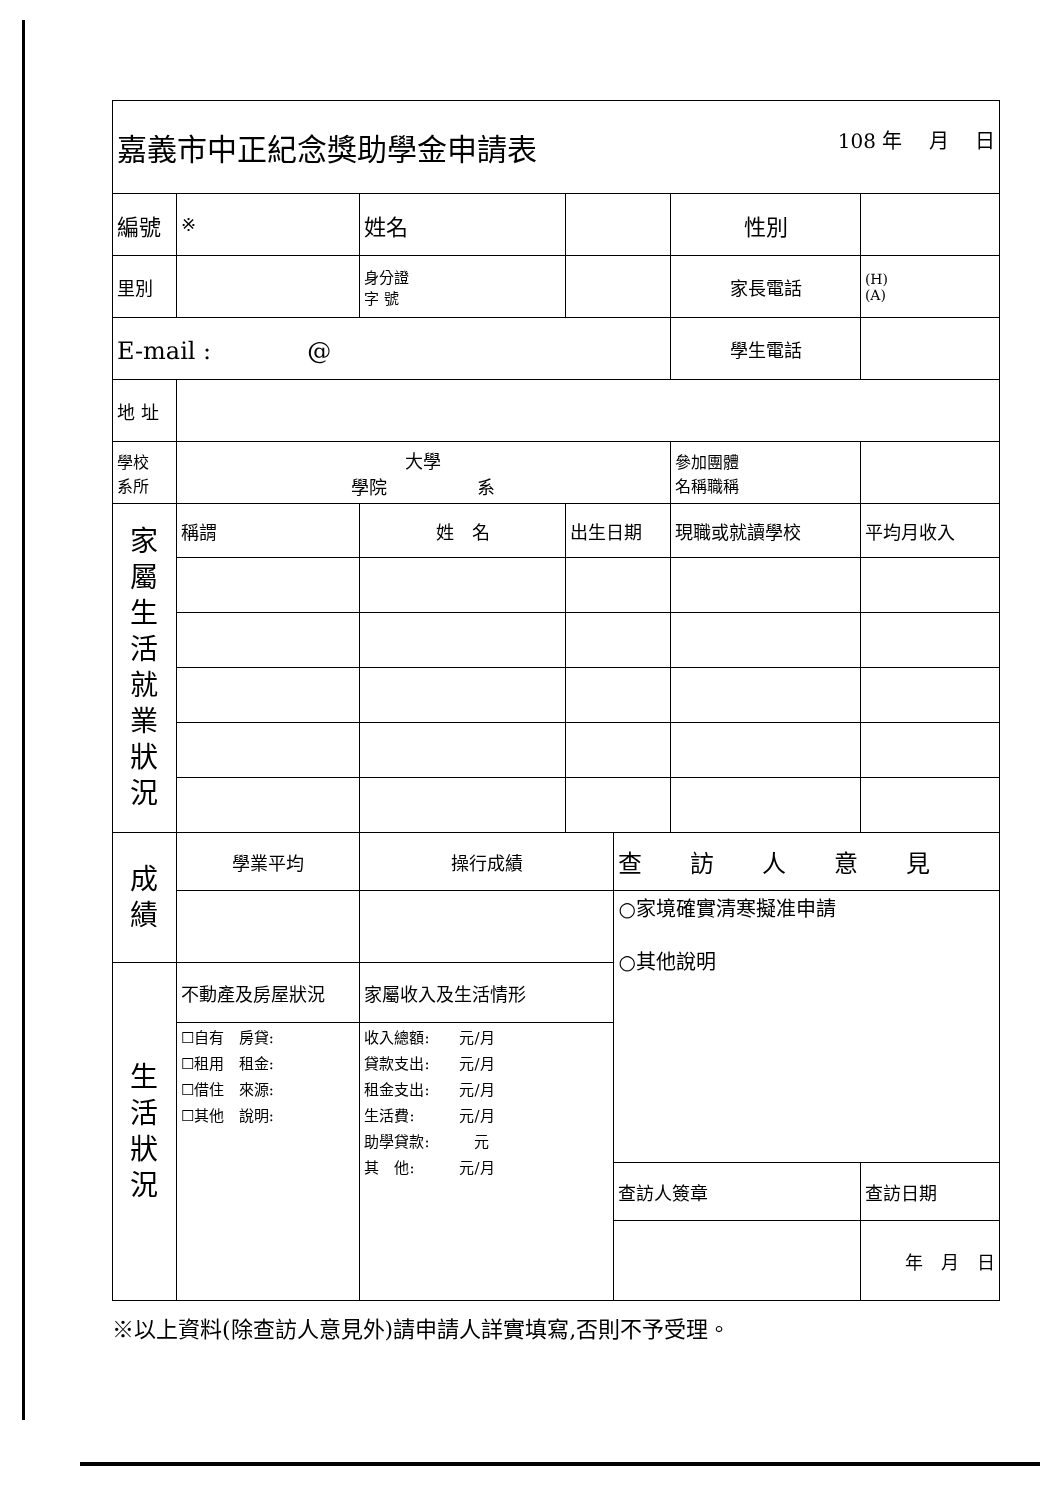| 嘉義市中正紀念獎助學金申請表 108 年 月 日 | | | | | | | | |
| 編號 | ※ | | 姓名 | | | 性別 | | |
| 里別 | | | 身分證 字 號 | | | 家長電話 | (H) (A) | |
| E-mail : @ | | | | | | 學生電話 | | |
| 地 址 | | | | | | | | |
| 學校 系所 | 大學 學院 系 | | | | | 參加團體 名稱職稱 | | |
| 家 屬 生 活 就 業 狀 況 | 稱謂 | 姓 名 | | 出生日期 | | 現職或就讀學校 | | 平均月收入 |
| 成 績 | 學業平均 | | 操行成績 | | 查 訪 人 意 見 | | | |
| | | | | | ○家境確實清寒擬准申請 ○其他說明 | | | |
| 生 活 狀 況 | 不動產及房屋狀況 | | 家屬收入及生活情形 | | | | | |
| | ☐自有 房貸: ☐租用 租金: ☐借住 來源: ☐其他 說明: | | 收入總額: 元/月 貸款支出: 元/月 租金支出: 元/月 生活費: 元/月 助學貸款: 元 其 他: 元/月 | | | | | |
| | | | | | 查訪人簽章 | | 查訪日期 | |
| | | | | | | | 年 月 日 | |
※以上資料(除查訪人意見外)請申請人詳實填寫,否則不予受理。